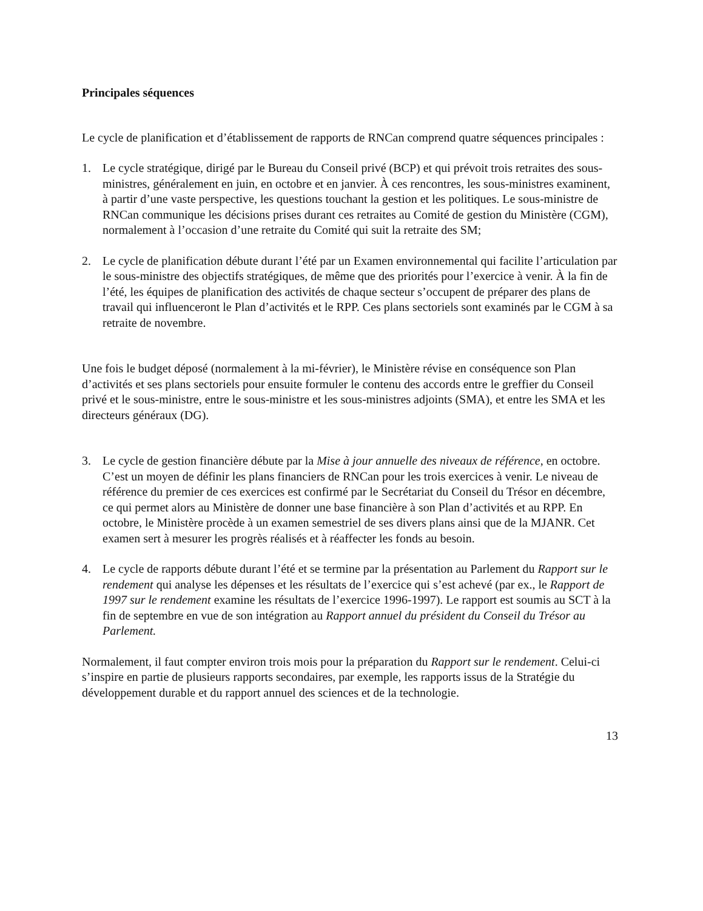Principales séquences
Le cycle de planification et d’établissement de rapports de RNCan comprend quatre séquences principales :
1. Le cycle stratégique, dirigé par le Bureau du Conseil privé (BCP) et qui prévoit trois retraites des sous-ministres, généralement en juin, en octobre et en janvier. À ces rencontres, les sous-ministres examinent, à partir d’une vaste perspective, les questions touchant la gestion et les politiques. Le sous-ministre de RNCan communique les décisions prises durant ces retraites au Comité de gestion du Ministère (CGM), normalement à l’occasion d’une retraite du Comité qui suit la retraite des SM;
2. Le cycle de planification débute durant l’été par un Examen environnemental qui facilite l’articulation par le sous-ministre des objectifs stratégiques, de même que des priorités pour l’exercice à venir. À la fin de l’été, les équipes de planification des activités de chaque secteur s’occupent de préparer des plans de travail qui influenceront le Plan d’activités et le RPP. Ces plans sectoriels sont examinés par le CGM à sa retraite de novembre.
Une fois le budget déposé (normalement à la mi-février), le Ministère révise en conséquence son Plan d’activités et ses plans sectoriels pour ensuite formuler le contenu des accords entre le greffier du Conseil privé et le sous-ministre, entre le sous-ministre et les sous-ministres adjoints (SMA), et entre les SMA et les directeurs généraux (DG).
3. Le cycle de gestion financière débute par la Mise à jour annuelle des niveaux de référence, en octobre. C’est un moyen de définir les plans financiers de RNCan pour les trois exercices à venir. Le niveau de référence du premier de ces exercices est confirmé par le Secrétariat du Conseil du Trésor en décembre, ce qui permet alors au Ministère de donner une base financière à son Plan d’activités et au RPP. En octobre, le Ministère procède à un examen semestriel de ses divers plans ainsi que de la MJANR. Cet examen sert à mesurer les progrès réalisés et à réaffecter les fonds au besoin.
4. Le cycle de rapports débute durant l’été et se termine par la présentation au Parlement du Rapport sur le rendement qui analyse les dépenses et les résultats de l’exercice qui s’est achevé (par ex., le Rapport de 1997 sur le rendement examine les résultats de l’exercice 1996-1997). Le rapport est soumis au SCT à la fin de septembre en vue de son intégration au Rapport annuel du président du Conseil du Trésor au Parlement.
Normalement, il faut compter environ trois mois pour la préparation du Rapport sur le rendement. Celui-ci s’inspire en partie de plusieurs rapports secondaires, par exemple, les rapports issus de la Stratégie du développement durable et du rapport annuel des sciences et de la technologie.
13